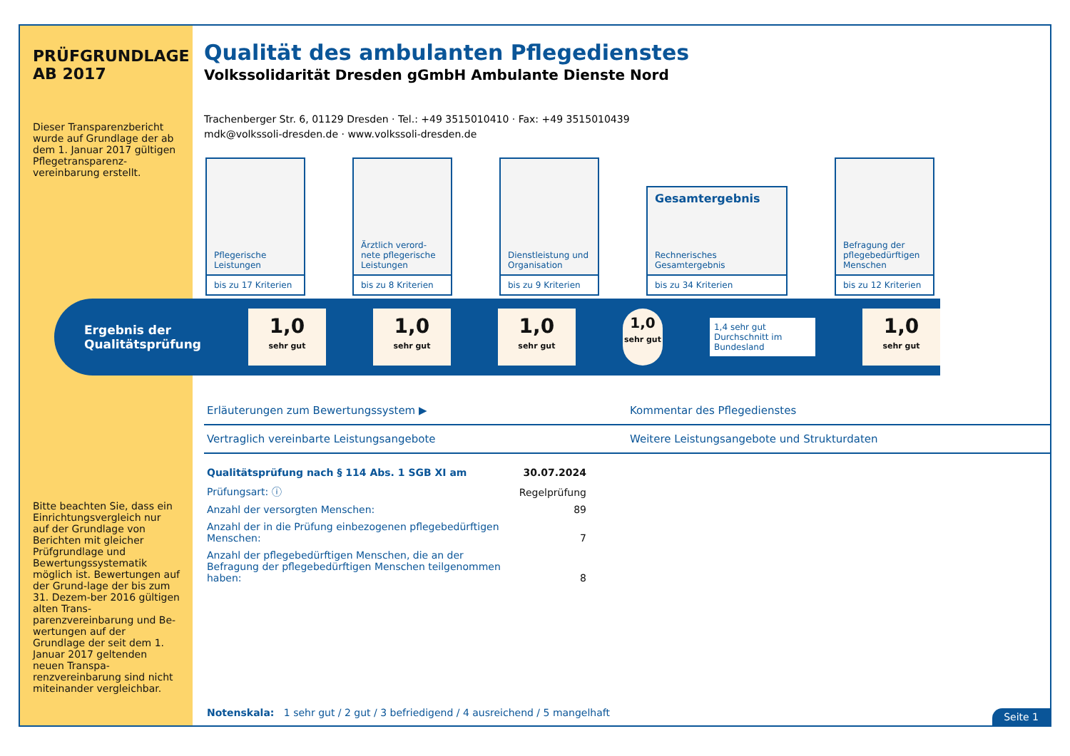PRÜFGRUNDLAGE
AB 2017
Dieser Transparenzbericht wurde auf Grundlage der ab dem 1. Januar 2017 gültigen Pflegetransparenz-vereinbarung erstellt.
Bitte beachten Sie, dass ein Einrichtungsvergleich nur auf der Grundlage von Berichten mit gleicher Prüfgrundlage und Bewertungssystematik möglich ist. Bewertungen auf der Grund-lage der bis zum 31. Dezem-ber 2016 gültigen alten Trans-parenzvereinbarung und Be-wertungen auf der Grundlage der seit dem 1. Januar 2017 geltenden neuen Transpa-renzvereinbarung sind nicht miteinander vergleichbar.
Qualität des ambulanten Pflegedienstes
Volkssolidarität Dresden gGmbH Ambulante Dienste Nord
Trachenberger Str. 6, 01129 Dresden · Tel.: +49 3515010410 · Fax: +49 3515010439
mdk@volkssoli-dresden.de · www.volkssoli-dresden.de
Pflegerische Leistungen
bis zu 17 Kriterien
Ärztlich verord-nete pflegerische Leistungen
bis zu 8 Kriterien
Dienstleistung und Organisation
bis zu 9 Kriterien
Gesamtergebnis
Rechnerisches Gesamtergebnis
bis zu 34 Kriterien
Befragung der pflegebedürftigen Menschen
bis zu 12 Kriterien
Ergebnis der Qualitätsprüfung
1,0
sehr gut
1,0
sehr gut
1,0
sehr gut
1,0
sehr gut
1,4 sehr gut
Durchschnitt im Bundesland
1,0
sehr gut
Erläuterungen zum Bewertungssystem ▶
Kommentar des Pflegedienstes
Vertraglich vereinbarte Leistungsangebote
Weitere Leistungsangebote und Strukturdaten
| Qualitätsprüfung nach § 114 Abs. 1 SGB XI am | 30.07.2024 |
| Prüfungsart: ⓘ | Regelprüfung |
| Anzahl der versorgten Menschen: | 89 |
| Anzahl der in die Prüfung einbezogenen pflegebedürftigen Menschen: | 7 |
| Anzahl der pflegebedürftigen Menschen, die an der Befragung der pflegebedürftigen Menschen teilgenommen haben: | 8 |
Notenskala: 1 sehr gut / 2 gut / 3 befriedigend / 4 ausreichend / 5 mangelhaft
Seite 1